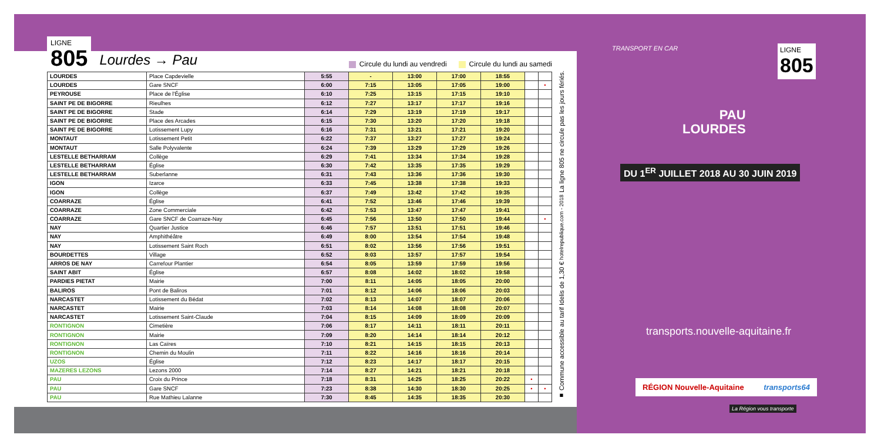LIGNE
805
Lourdes → Pau
Circule du lundi au vendredi Circule du lundi au samedi
| LOURDES | Place Capdevielle | 5:55 | - | 13:00 | 17:00 | 18:55 | | |
| LOURDES | Gare SNCF | 6:00 | 7:15 | 13:05 | 17:05 | 19:00 | | • |
| PEYROUSE | Place de l'Église | 6:10 | 7:25 | 13:15 | 17:15 | 19:10 | | |
| SAINT PE DE BIGORRE | Rieulhes | 6:12 | 7:27 | 13:17 | 17:17 | 19:16 | | |
| SAINT PE DE BIGORRE | Stade | 6:14 | 7:29 | 13:19 | 17:19 | 19:17 | | |
| SAINT PE DE BIGORRE | Place des Arcades | 6:15 | 7:30 | 13:20 | 17:20 | 19:18 | | |
| SAINT PE DE BIGORRE | Lotissement Lupy | 6:16 | 7:31 | 13:21 | 17:21 | 19:20 | | |
| MONTAUT | Lotissement Petit | 6:22 | 7:37 | 13:27 | 17:27 | 19:24 | | |
| MONTAUT | Salle Polyvalente | 6:24 | 7:39 | 13:29 | 17:29 | 19:26 | | |
| LESTELLE BETHARRAM | Collège | 6:29 | 7:41 | 13:34 | 17:34 | 19:28 | | |
| LESTELLE BETHARRAM | Église | 6:30 | 7:42 | 13:35 | 17:35 | 19:29 | | |
| LESTELLE BETHARRAM | Suberlanne | 6:31 | 7:43 | 13:36 | 17:36 | 19:30 | | |
| IGON | Izarce | 6:33 | 7:45 | 13:38 | 17:38 | 19:33 | | |
| IGON | Collège | 6:37 | 7:49 | 13:42 | 17:42 | 19:35 | | |
| COARRAZE | Église | 6:41 | 7:52 | 13:46 | 17:46 | 19:39 | | |
| COARRAZE | Zone Commerciale | 6:42 | 7:53 | 13:47 | 17:47 | 19:41 | | |
| COARRAZE | Gare SNCF de Coarraze-Nay | 6:45 | 7:56 | 13:50 | 17:50 | 19:44 | | • |
| NAY | Quartier Justice | 6:46 | 7:57 | 13:51 | 17:51 | 19:46 | | |
| NAY | Amphithéâtre | 6:49 | 8:00 | 13:54 | 17:54 | 19:48 | | |
| NAY | Lotissement Saint Roch | 6:51 | 8:02 | 13:56 | 17:56 | 19:51 | | |
| BOURDETTES | Village | 6:52 | 8:03 | 13:57 | 17:57 | 19:54 | | |
| ARROS DE NAY | Carrefour Plantier | 6:54 | 8:05 | 13:59 | 17:59 | 19:56 | | |
| SAINT ABIT | Église | 6:57 | 8:08 | 14:02 | 18:02 | 19:58 | | |
| PARDIES PIETAT | Mairie | 7:00 | 8:11 | 14:05 | 18:05 | 20:00 | | |
| BALIROS | Pont de Baliros | 7:01 | 8:12 | 14:06 | 18:06 | 20:03 | | |
| NARCASTET | Lotissement du Bédat | 7:02 | 8:13 | 14:07 | 18:07 | 20:06 | | |
| NARCASTET | Mairie | 7:03 | 8:14 | 14:08 | 18:08 | 20:07 | | |
| NARCASTET | Lotissement Saint-Claude | 7:04 | 8:15 | 14:09 | 18:09 | 20:09 | | |
| RONTIGNON | Cimetière | 7:06 | 8:17 | 14:11 | 18:11 | 20:11 | | |
| RONTIGNON | Mairie | 7:09 | 8:20 | 14:14 | 18:14 | 20:12 | | |
| RONTIGNON | Las Caïres | 7:10 | 8:21 | 14:15 | 18:15 | 20:13 | | |
| RONTIGNON | Chemin du Moulin | 7:11 | 8:22 | 14:16 | 18:16 | 20:14 | | |
| UZOS | Église | 7:12 | 8:23 | 14:17 | 18:17 | 20:15 | | |
| MAZERES LEZONS | Lezons 2000 | 7:14 | 8:27 | 14:21 | 18:21 | 20:18 | | |
| PAU | Croix du Prince | 7:18 | 8:31 | 14:25 | 18:25 | 20:22 | • | |
| PAU | Gare SNCF | 7:23 | 8:38 | 14:30 | 18:30 | 20:25 | • | • |
| PAU | Rue Mathieu Lalanne | 7:30 | 8:45 | 14:35 | 18:35 | 20:30 | | |
■ Commune accessible au tarif Idelis de 1,30 € hotelrepublique.com - 2018 La ligne 805 ne circule pas les jours fériés.
TRANSPORT EN CAR LIGNE
805
PAU
LOURDES
DU 1<sup>ER</sup> JUILLET 2018 AU 30 JUIN 2019
transports.nouvelle-aquitaine.fr
RÉGION Nouvelle-Aquitaine transports64
La Région vous transporte